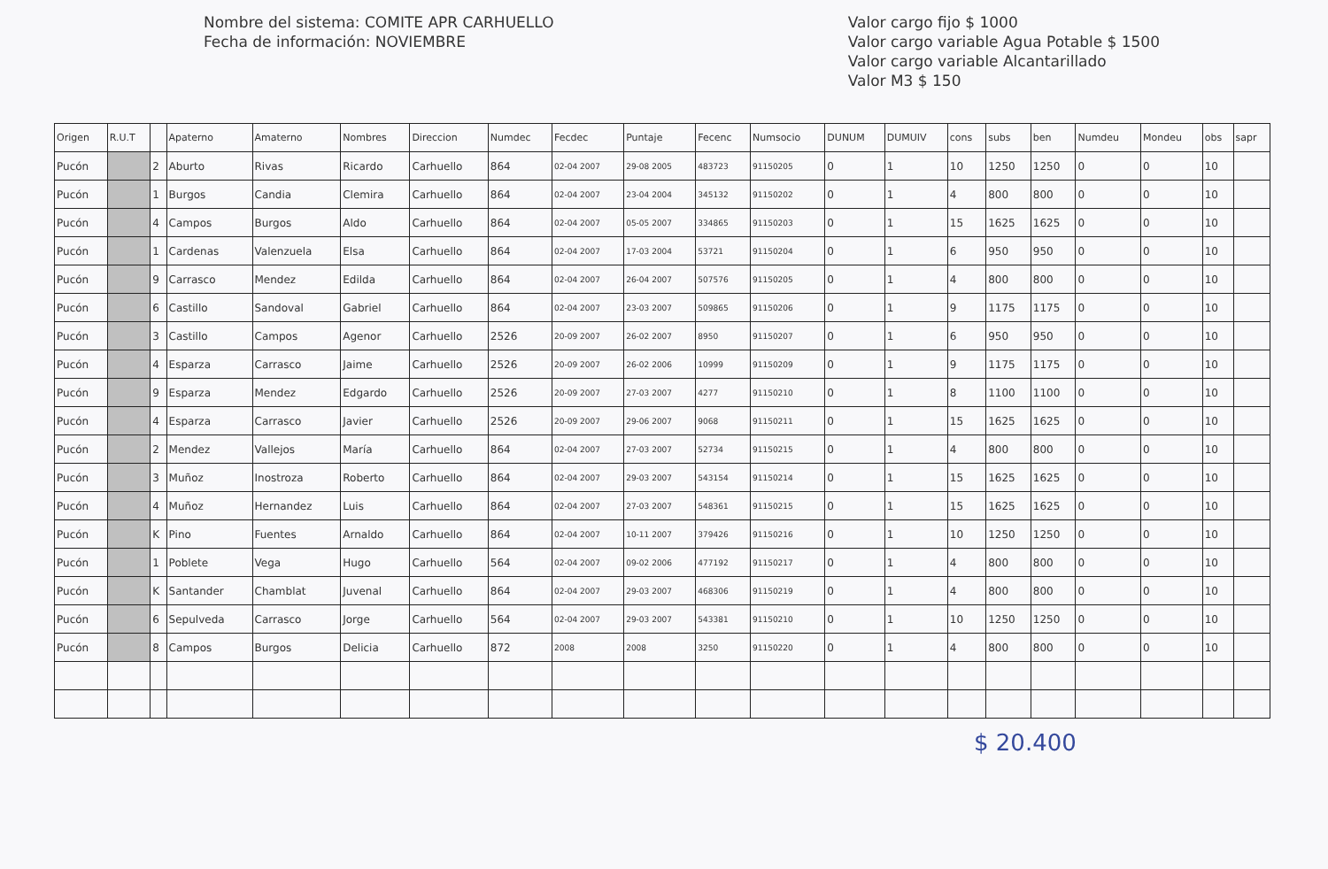Nombre del sistema: COMITE APR CARHUELLO
Fecha de información: NOVIEMBRE
Valor cargo fijo $ 1000
Valor cargo variable Agua Potable $ 1500
Valor cargo variable Alcantarillado
Valor M3 $ 150
| Origen | R.U.T | | Apaterno | Amaterno | Nombres | Direccion | Numdec | Fecdec | Puntaje | Fecenc | Numsocio | DUNUM | DUMUIV | cons | subs | ben | Numdeu | Mondeu | obs | sapr |
| --- | --- | --- | --- | --- | --- | --- | --- | --- | --- | --- | --- | --- | --- | --- | --- | --- | --- | --- | --- | --- |
| Pucón | | 2 | Aburto | Rivas | Ricardo | Carhuello | 864 | 02-04 2007 | 29-08 2005 | 483723 | 91150205 | 0 | 1 | 10 | 1250 | 1250 | 0 | 0 | 10 | |
| Pucón | | 1 | Burgos | Candia | Clemira | Carhuello | 864 | 02-04 2007 | 23-04 2004 | 345132 | 91150202 | 0 | 1 | 4 | 800 | 800 | 0 | 0 | 10 | |
| Pucón | | 4 | Campos | Burgos | Aldo | Carhuello | 864 | 02-04 2007 | 05-05 2007 | 334865 | 91150203 | 0 | 1 | 15 | 1625 | 1625 | 0 | 0 | 10 | |
| Pucón | | 1 | Cardenas | Valenzuela | Elsa | Carhuello | 864 | 02-04 2007 | 17-03 2004 | 53721 | 91150204 | 0 | 1 | 6 | 950 | 950 | 0 | 0 | 10 | |
| Pucón | | 9 | Carrasco | Mendez | Edilda | Carhuello | 864 | 02-04 2007 | 26-04 2007 | 507576 | 91150205 | 0 | 1 | 4 | 800 | 800 | 0 | 0 | 10 | |
| Pucón | | 6 | Castillo | Sandoval | Gabriel | Carhuello | 864 | 02-04 2007 | 23-03 2007 | 509865 | 91150206 | 0 | 1 | 9 | 1175 | 1175 | 0 | 0 | 10 | |
| Pucón | | 3 | Castillo | Campos | Agenor | Carhuello | 2526 | 20-09 2007 | 26-02 2007 | 8950 | 91150207 | 0 | 1 | 6 | 950 | 950 | 0 | 0 | 10 | |
| Pucón | | 4 | Esparza | Carrasco | Jaime | Carhuello | 2526 | 20-09 2007 | 26-02 2006 | 10999 | 91150209 | 0 | 1 | 9 | 1175 | 1175 | 0 | 0 | 10 | |
| Pucón | | 9 | Esparza | Mendez | Edgardo | Carhuello | 2526 | 20-09 2007 | 27-03 2007 | 4277 | 91150210 | 0 | 1 | 8 | 1100 | 1100 | 0 | 0 | 10 | |
| Pucón | | 4 | Esparza | Carrasco | Javier | Carhuello | 2526 | 20-09 2007 | 29-06 2007 | 9068 | 91150211 | 0 | 1 | 15 | 1625 | 1625 | 0 | 0 | 10 | |
| Pucón | | 2 | Mendez | Vallejos | María | Carhuello | 864 | 02-04 2007 | 27-03 2007 | 52734 | 91150215 | 0 | 1 | 4 | 800 | 800 | 0 | 0 | 10 | |
| Pucón | | 3 | Muñoz | Inostroza | Roberto | Carhuello | 864 | 02-04 2007 | 29-03 2007 | 543154 | 91150214 | 0 | 1 | 15 | 1625 | 1625 | 0 | 0 | 10 | |
| Pucón | | 4 | Muñoz | Hernandez | Luis | Carhuello | 864 | 02-04 2007 | 27-03 2007 | 548361 | 91150215 | 0 | 1 | 15 | 1625 | 1625 | 0 | 0 | 10 | |
| Pucón | | K | Pino | Fuentes | Arnaldo | Carhuello | 864 | 02-04 2007 | 10-11 2007 | 379426 | 91150216 | 0 | 1 | 10 | 1250 | 1250 | 0 | 0 | 10 | |
| Pucón | | 1 | Poblete | Vega | Hugo | Carhuello | 564 | 02-04 2007 | 09-02 2006 | 477192 | 91150217 | 0 | 1 | 4 | 800 | 800 | 0 | 0 | 10 | |
| Pucón | | K | Santander | Chamblat | Juvenal | Carhuello | 864 | 02-04 2007 | 29-03 2007 | 468306 | 91150219 | 0 | 1 | 4 | 800 | 800 | 0 | 0 | 10 | |
| Pucón | | 6 | Sepulveda | Carrasco | Jorge | Carhuello | 564 | 02-04 2007 | 29-03 2007 | 543381 | 91150210 | 0 | 1 | 10 | 1250 | 1250 | 0 | 0 | 10 | |
| Pucón | | 8 | Campos | Burgos | Delicia | Carhuello | 872 | 2008 | 2008 | 3250 | 91150220 | 0 | 1 | 4 | 800 | 800 | 0 | 0 | 10 | |
$ 20.400